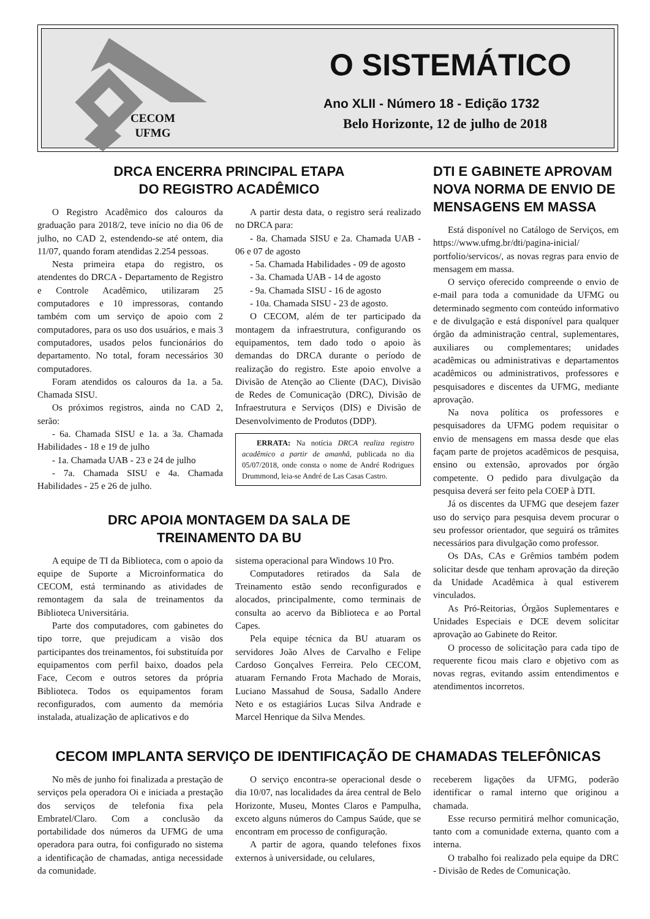CECOM
UFMG
O SISTEMÁTICO
Ano XLII - Número 18 - Edição 1732
Belo Horizonte, 12 de julho de 2018
DRCA ENCERRA PRINCIPAL ETAPA
DO REGISTRO ACADÊMICO
O Registro Acadêmico dos calouros da graduação para 2018/2, teve início no dia 06 de julho, no CAD 2, estendendo-se até ontem, dia 11/07, quando foram atendidas 2.254 pessoas.
Nesta primeira etapa do registro, os atendentes do DRCA - Departamento de Registro e Controle Acadêmico, utilizaram 25 computadores e 10 impressoras, contando também com um serviço de apoio com 2 computadores, para os uso dos usuários, e mais 3 computadores, usados pelos funcionários do departamento. No total, foram necessários 30 computadores.
Foram atendidos os calouros da 1a. a 5a. Chamada SISU.
Os próximos registros, ainda no CAD 2, serão:
- 6a. Chamada SISU e 1a. a 3a. Chamada Habilidades - 18 e 19 de julho
- 1a. Chamada UAB - 23 e 24 de julho
- 7a. Chamada SISU e 4a. Chamada Habilidades - 25 e 26 de julho.
A partir desta data, o registro será realizado no DRCA para:
- 8a. Chamada SISU e 2a. Chamada UAB - 06 e 07 de agosto
- 5a. Chamada Habilidades - 09 de agosto
- 3a. Chamada UAB - 14 de agosto
- 9a. Chamada SISU - 16 de agosto
- 10a. Chamada SISU - 23 de agosto.
O CECOM, além de ter participado da montagem da infraestrutura, configurando os equipamentos, tem dado todo o apoio às demandas do DRCA durante o período de realização do registro. Este apoio envolve a Divisão de Atenção ao Cliente (DAC), Divisão de Redes de Comunicação (DRC), Divisão de Infraestrutura e Serviços (DIS) e Divisão de Desenvolvimento de Produtos (DDP).
ERRATA: Na notícia DRCA realiza registro acadêmico a partir de amanhã, publicada no dia 05/07/2018, onde consta o nome de André Rodrigues Drummond, leia-se André de Las Casas Castro.
DRC APOIA MONTAGEM DA SALA DE
TREINAMENTO DA BU
A equipe de TI da Biblioteca, com o apoio da equipe de Suporte a Microinformatica do CECOM, está terminando as atividades de remontagem da sala de treinamentos da Biblioteca Universitária.
Parte dos computadores, com gabinetes do tipo torre, que prejudicam a visão dos participantes dos treinamentos, foi substituída por equipamentos com perfil baixo, doados pela Face, Cecom e outros setores da própria Biblioteca. Todos os equipamentos foram reconfigurados, com aumento da memória instalada, atualização de aplicativos e do
sistema operacional para Windows 10 Pro.
Computadores retirados da Sala de Treinamento estão sendo reconfigurados e alocados, principalmente, como terminais de consulta ao acervo da Biblioteca e ao Portal Capes.
Pela equipe técnica da BU atuaram os servidores João Alves de Carvalho e Felipe Cardoso Gonçalves Ferreira. Pelo CECOM, atuaram Fernando Frota Machado de Morais, Luciano Massahud de Sousa, Sadallo Andere Neto e os estagiários Lucas Silva Andrade e Marcel Henrique da Silva Mendes.
DTI E GABINETE APROVAM NOVA NORMA DE ENVIO DE MENSAGENS EM MASSA
Está disponível no Catálogo de Serviços, em https://www.ufmg.br/dti/pagina-inicial/ portfolio/servicos/, as novas regras para envio de mensagem em massa.
O serviço oferecido compreende o envio de e-mail para toda a comunidade da UFMG ou determinado segmento com conteúdo informativo e de divulgação e está disponível para qualquer órgão da administração central, suplementares, auxiliares ou complementares; unidades acadêmicas ou administrativas e departamentos acadêmicos ou administrativos, professores e pesquisadores e discentes da UFMG, mediante aprovação.
Na nova política os professores e pesquisadores da UFMG podem requisitar o envio de mensagens em massa desde que elas façam parte de projetos acadêmicos de pesquisa, ensino ou extensão, aprovados por órgão competente. O pedido para divulgação da pesquisa deverá ser feito pela COEP à DTI.
Já os discentes da UFMG que desejem fazer uso do serviço para pesquisa devem procurar o seu professor orientador, que seguirá os trâmites necessários para divulgação como professor.
Os DAs, CAs e Grêmios também podem solicitar desde que tenham aprovação da direção da Unidade Acadêmica à qual estiverem vinculados.
As Pró-Reitorias, Órgãos Suplementares e Unidades Especiais e DCE devem solicitar aprovação ao Gabinete do Reitor.
O processo de solicitação para cada tipo de requerente ficou mais claro e objetivo com as novas regras, evitando assim entendimentos e atendimentos incorretos.
CECOM IMPLANTA SERVIÇO DE IDENTIFICAÇÃO DE CHAMADAS TELEFÔNICAS
No mês de junho foi finalizada a prestação de serviços pela operadora Oi e iniciada a prestação dos serviços de telefonia fixa pela Embratel/Claro. Com a conclusão da portabilidade dos números da UFMG de uma operadora para outra, foi configurado no sistema a identificação de chamadas, antiga necessidade da comunidade.
O serviço encontra-se operacional desde o dia 10/07, nas localidades da área central de Belo Horizonte, Museu, Montes Claros e Pampulha, exceto alguns números do Campus Saúde, que se encontram em processo de configuração.
A partir de agora, quando telefones fixos externos à universidade, ou celulares,
receberem ligações da UFMG, poderão identificar o ramal interno que originou a chamada.
Esse recurso permitirá melhor comunicação, tanto com a comunidade externa, quanto com a interna.
O trabalho foi realizado pela equipe da DRC - Divisão de Redes de Comunicação.